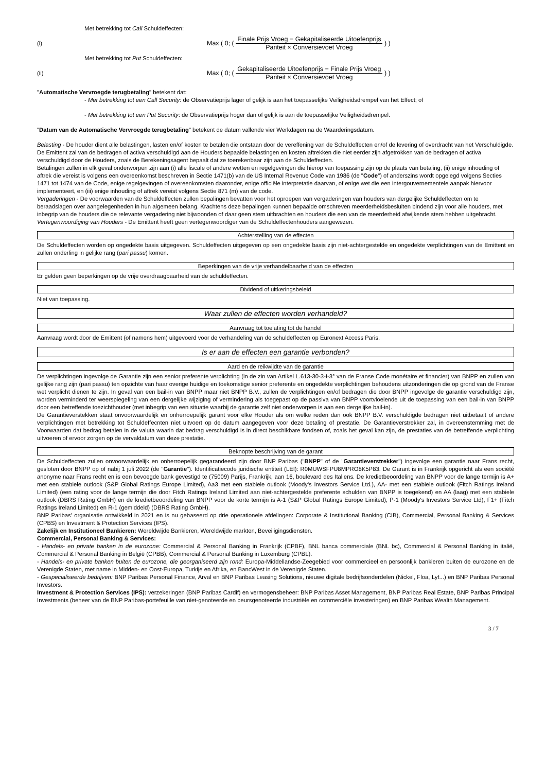Met betrekking tot Call Schuldeffecten:
(i) Max ( 0; ( Finale Prijs Vroeg − Gekapitaliseerde Uitoefenprijs Pariteit × Conversievoet Vroeg ) )
Met betrekking tot Put Schuldeffecten:
(ii) Max ( 0; ( Gekapitaliseerde Uitoefenprijs − Finale Prijs Vroeg Pariteit × Conversievoet Vroeg ) )
"Automatische Vervroegde terugbetaling" betekent dat:
- Met betrekking tot een Call Security: de Observatieprijs lager of gelijk is aan het toepasselijke Veiligheidsdrempel van het Effect; of
- Met betrekking tot een Put Security: de Observatieprijs hoger dan of gelijk is aan de toepasselijke Veiligheidsdrempel.
"Datum van de Automatische Vervroegde terugbetaling" betekent de datum vallende vier Werkdagen na de Waarderingsdatum.
Belasting - De houder dient alle belastingen, lasten en/of kosten te betalen die ontstaan door de vereffening van de Schuldeffecten en/of de levering of overdracht van het Verschuldigde. De Emittent zal van de bedragen of activa verschuldigd aan de Houders bepaalde belastingen en kosten aftrekken die niet eerder zijn afgetrokken van de bedragen of activa verschuldigd door de Houders, zoals de Berekeningsagent bepaalt dat ze toerekenbaar zijn aan de Schuldeffecten.
Betalingen zullen in elk geval onderworpen zijn aan (i) alle fiscale of andere wetten en regelgevingen die hierop van toepassing zijn op de plaats van betaling, (ii) enige inhouding of aftrek die vereist is volgens een overeenkomst beschreven in Sectie 1471(b) van de US Internal Revenue Code van 1986 (de "Code") of anderszins wordt opgelegd volgens Secties 1471 tot 1474 van de Code, enige regelgevingen of overeenkomsten daaronder, enige officiële interpretatie daarvan, of enige wet die een intergouvernementele aanpak hiervoor implementeert, en (iii) enige inhouding of aftrek vereist volgens Sectie 871 (m) van de code.
Vergaderingen - De voorwaarden van de Schuldeffecten zullen bepalingen bevatten voor het oproepen van vergaderingen van houders van dergelijke Schuldeffecten om te beraadslagen over aangelegenheden in hun algemeen belang. Krachtens deze bepalingen kunnen bepaalde omschreven meerderheidsbesluiten bindend zijn voor alle houders, met inbegrip van de houders die de relevante vergadering niet bijwoonden of daar geen stem uitbrachten en houders die een van de meerderheid afwijkende stem hebben uitgebracht.
Vertegenwoordiging van Houders - De Emittent heeft geen vertegenwoordiger van de Schuldeffectenhouders aangewezen.
Achterstelling van de effecten
De Schuldeffecten worden op ongedekte basis uitgegeven. Schuldeffecten uitgegeven op een ongedekte basis zijn niet-achtergestelde en ongedekte verplichtingen van de Emittent en zullen onderling in gelijke rang (pari passu) komen.
Beperkingen van de vrije verhandelbaarheid van de effecten
Er gelden geen beperkingen op de vrije overdraagbaarheid van de schuldeffecten.
Dividend of uitkeringsbeleid
Niet van toepassing.
Waar zullen de effecten worden verhandeld?
Aanvraag tot toelating tot de handel
Aanvraag wordt door de Emittent (of namens hem) uitgevoerd voor de verhandeling van de schuldeffecten op Euronext Access Paris.
Is er aan de effecten een garantie verbonden?
Aard en de reikwijdte van de garantie
De verplichtingen ingevolge de Garantie zijn een senior preferente verplichting (in de zin van Artikel L.613-30-3-I-3° van de Franse Code monétaire et financier) van BNPP en zullen van gelijke rang zijn (pari passu) ten opzichte van haar overige huidige en toekomstige senior preferente en ongedekte verplichtingen behoudens uitzonderingen die op grond van de Franse wet verplicht dienen te zijn. In geval van een bail-in van BNPP maar niet BNPP B.V., zullen de verplichtingen en/of bedragen die door BNPP ingevolge de garantie verschuldigd zijn, worden verminderd ter weerspiegeling van een dergelijke wijziging of vermindering als toegepast op de passiva van BNPP voortvloeiende uit de toepassing van een bail-in van BNPP door een betreffende toezichthouder (met inbegrip van een situatie waarbij de garantie zelf niet onderworpen is aan een dergelijke bail-in).
De Garantieverstekken staat onvoorwaardelijk en onherroepelijk garant voor elke Houder als om welke reden dan ook BNPP B.V. verschuldigde bedragen niet uitbetaalt of andere verplichtingen met betrekking tot Schuldeffecnten niet uitvoert op de datum aangegeven voor deze betaling of prestatie. De Garantieverstrekker zal, in overeenstemming met de Voorwaarden dat bedrag betalen in de valuta waarin dat bedrag verschuldigd is in direct beschikbare fondsen of, zoals het geval kan zijn, de prestaties van de betreffende verplichting uitvoeren of ervoor zorgen op de vervaldatum van deze prestatie.
Beknopte beschrijving van de garant
De Schuldeffecten zullen onvoorwaardelijk en onherroepelijk gegarandeerd zijn door BNP Paribas ("BNPP" of de "Garantieverstrekker") ingevolge een garantie naar Frans recht, gesloten door BNPP op of nabij 1 juli 2022 (de "Garantie"). Identificatiecode juridische entiteit (LEI): R0MUWSFPU8MPRO8K5P83. De Garant is in Frankrijk opgericht als een société anonyme naar Frans recht en is een bevoegde bank gevestigd te (75009) Parijs, Frankrijk, aan 16, boulevard des Italiens. De kredietbeoordeling van BNPP voor de lange termijn is A+ met een stabiele outlook (S&P Global Ratings Europe Limited), Aa3 met een stabiele outlook (Moody's Investors Service Ltd.), AA- met een stabiele outlook (Fitch Ratings Ireland Limited) (een rating voor de lange termijn die door Fitch Ratings Ireland Limited aan niet-achtergestelde preferente schulden van BNPP is toegekend) en AA (laag) met een stabiele outlook (DBRS Rating GmbH) en de kredietbeoordeling van BNPP voor de korte termijn is A-1 (S&P Global Ratings Europe Limited), P-1 (Moody's Investors Service Ltd), F1+ (Fitch Ratings Ireland Limited) en R-1 (gemiddeld) (DBRS Rating GmbH).
BNP Paribas' organisatie ontwikkeld in 2021 en is nu gebaseerd op drie operationele afdelingen: Corporate & Institutional Banking (CIB), Commercial, Personal Banking & Services (CPBS) en Investment & Protection Services (IPS).
Zakelijk en Institutioneel Bankieren: Wereldwijde Bankieren, Wereldwijde markten, Beveiligingsdiensten.
Commercial, Personal Banking & Services:
- Handels- en private banken in de eurozone: Commercial & Personal Banking in Frankrijk (CPBF), BNL banca commerciale (BNL bc), Commercial & Personal Banking in italië, Commercial & Personal Banking in België (CPBB), Commercial & Personal Banking in Luxemburg (CPBL).
- Handels- en private banken buiten de eurozone, die georganiseerd zijn rond: Europa-Middellandse-Zeegebied voor commercieel en persoonlijk bankieren buiten de eurozone en de Verenigde Staten, met name in Midden- en Oost-Europa, Turkije en Afrika, en BancWest in de Verenigde Staten.
- Gespecialiseerde bedrijven: BNP Paribas Personal Finance, Arval en BNP Paribas Leasing Solutions, nieuwe digitale bedrijfsonderdelen (Nickel, Floa, Lyf...) en BNP Paribas Personal Investors.
Investment & Protection Services (IPS): verzekeringen (BNP Paribas Cardif) en vermogensbeheer: BNP Paribas Asset Management, BNP Paribas Real Estate, BNP Paribas Principal Investments (beheer van de BNP Paribas-portefeuille van niet-genoteerde en beursgenoteerde industriële en commerciële investeringen) en BNP Paribas Wealth Management.
3 / 7